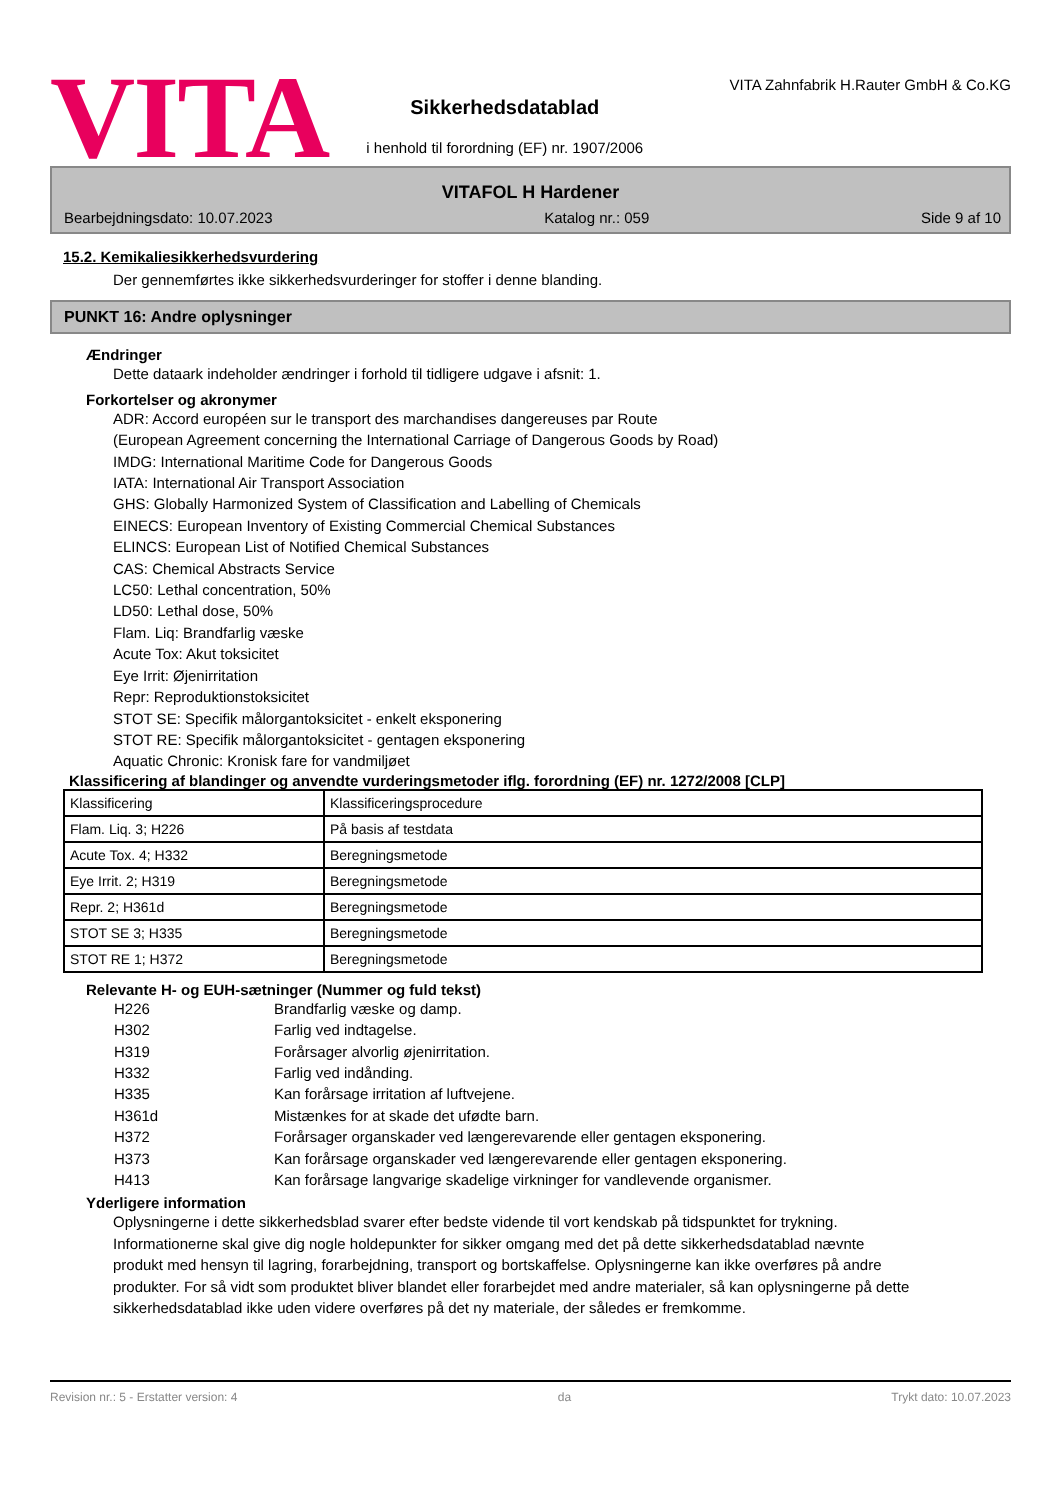VITA
Sikkerhedsdatablad
i henhold til forordning (EF) nr. 1907/2006
VITA Zahnfabrik H.Rauter GmbH & Co.KG
VITAFOL H Hardener
Bearbejdningsdato: 10.07.2023 Katalog nr.: 059 Side 9 af 10
15.2. Kemikaliesikkerhedsvurdering
Der gennemførtes ikke sikkerhedsvurderinger for stoffer i denne blanding.
PUNKT 16: Andre oplysninger
Ændringer
Dette dataark indeholder ændringer i forhold til tidligere udgave i afsnit: 1.
Forkortelser og akronymer
ADR: Accord européen sur le transport des marchandises dangereuses par Route
(European Agreement concerning the International Carriage of Dangerous Goods by Road)
IMDG: International Maritime Code for Dangerous Goods
IATA: International Air Transport Association
GHS: Globally Harmonized System of Classification and Labelling of Chemicals
EINECS: European Inventory of Existing Commercial Chemical Substances
ELINCS: European List of Notified Chemical Substances
CAS: Chemical Abstracts Service
LC50: Lethal concentration, 50%
LD50: Lethal dose, 50%
Flam. Liq: Brandfarlig væske
Acute Tox: Akut toksicitet
Eye Irrit: Øjenirritation
Repr: Reproduktionstoksicitet
STOT SE: Specifik målorgantoksicitet - enkelt eksponering
STOT RE: Specifik målorgantoksicitet - gentagen eksponering
Aquatic Chronic: Kronisk fare for vandmiljøet
Klassificering af blandinger og anvendte vurderingsmetoder iflg. forordning (EF) nr. 1272/2008 [CLP]
| Klassificering | Klassificeringsprocedure |
| Flam. Liq. 3; H226 | På basis af testdata |
| Acute Tox. 4; H332 | Beregningsmetode |
| Eye Irrit. 2; H319 | Beregningsmetode |
| Repr. 2; H361d | Beregningsmetode |
| STOT SE 3; H335 | Beregningsmetode |
| STOT RE 1; H372 | Beregningsmetode |
Relevante H- og EUH-sætninger (Nummer og fuld tekst)
H226 Brandfarlig væske og damp. H302 Farlig ved indtagelse. H319 Forårsager alvorlig øjenirritation. H332 Farlig ved indånding. H335 Kan forårsage irritation af luftvejene. H361d Mistænkes for at skade det ufødte barn. H372 Forårsager organskader ved længerevarende eller gentagen eksponering. H373 Kan forårsage organskader ved længerevarende eller gentagen eksponering. H413 Kan forårsage langvarige skadelige virkninger for vandlevende organismer.
Yderligere information
Oplysningerne i dette sikkerhedsblad svarer efter bedste vidende til vort kendskab på tidspunktet for trykning. Informationerne skal give dig nogle holdepunkter for sikker omgang med det på dette sikkerhedsdatablad nævnte produkt med hensyn til lagring, forarbejdning, transport og bortskaffelse. Oplysningerne kan ikke overføres på andre produkter. For så vidt som produktet bliver blandet eller forarbejdet med andre materialer, så kan oplysningerne på dette sikkerhedsdatablad ikke uden videre overføres på det ny materiale, der således er fremkomme.
Revision nr.: 5 - Erstatter version: 4 da Trykt dato: 10.07.2023